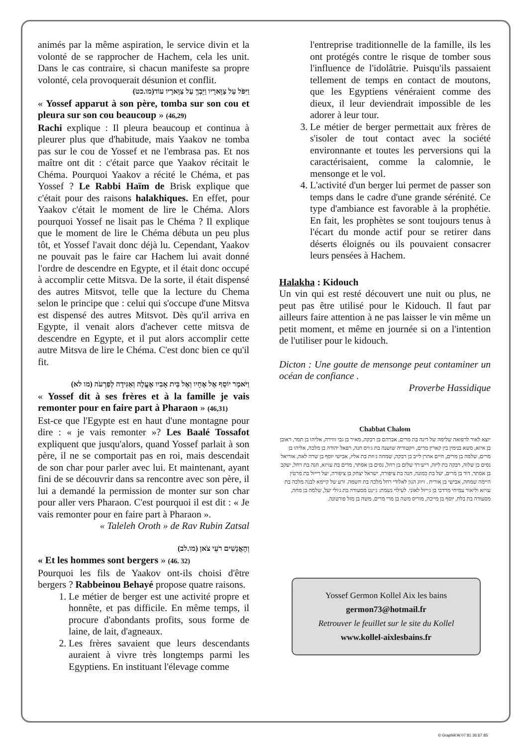animés par la même aspiration, le service divin et la volonté de se rapprocher de Hachem, cela les unit. Dans le cas contraire, si chacun manifeste sa propre volonté, cela provoquerait désunion et conflit.
וַיִּפֹּל עַל צַוָּארָיו וַיֵּבְךְּ עַל צַוָּארָיו עוֹד(מו.כט)
« Yossef apparut à son père, tomba sur son cou et pleura sur son cou beaucoup » (46,29)
Rachi explique : Il pleura beaucoup et continua à pleurer plus que d'habitude, mais Yaakov ne tomba pas sur le cou de Yossef et ne l'embrasa pas. Et nos maître ont dit : c'était parce que Yaakov récitait le Chéma. Pourquoi Yaakov a récité le Chéma, et pas Yossef ? Le Rabbi Haïm de Brisk explique que c'était pour des raisons halakhiques. En effet, pour Yaakov c'était le moment de lire le Chéma. Alors pourquoi Yossef ne lisait pas le Chéma ? Il explique que le moment de lire le Chéma débuta un peu plus tôt, et Yossef l'avait donc déjà lu. Cependant, Yaakov ne pouvait pas le faire car Hachem lui avait donné l'ordre de descendre en Egypte, et il était donc occupé à accomplir cette Mitsva. De la sorte, il était dispensé des autres Mitsvot, telle que la lecture du Chema selon le principe que : celui qui s'occupe d'une Mitsva est dispensé des autres Mitsvot. Dès qu'il arriva en Egypte, il venait alors d'achever cette mitsva de descendre en Egypte, et il put alors accomplir cette autre Mitsva de lire le Chéma. C'est donc bien ce qu'il fit.
וַיֹּאמֶר יוֹסֵף אֶל אֶחָיו וְאֶל בֵּית אָבִיו אֶעֱלֶה וְאַגִּידָה לְפַרְעֹה (מו לא)
« Yossef dit à ses frères et à la famille je vais remonter pour en faire part à Pharaon » (46,31)
Est-ce que l'Egypte est en haut d'une montagne pour dire : « je vais remonter »? Les Baalé Tossafot expliquent que jusqu'alors, quand Yossef parlait à son père, il ne se comportait pas en roi, mais descendait de son char pour parler avec lui. Et maintenant, ayant fini de se découvrir dans sa rencontre avec son père, il lui a demandé la permission de monter sur son char pour aller vers Pharaon. C'est pourquoi il est dit : « Je vais remonter pour en faire part à Pharaon ».
« Taleleh Oroth » de Rav Rubin Zatsal
וְהָאֲנָשִׁים רֹעֵי צֹאן (מו.לב)
« Et les hommes sont bergers » (46. 32)
Pourquoi les fils de Yaakov ont-ils choisi d'être bergers ? Rabbeinou Behayé propose quatre raisons.
1. Le métier de berger est une activité propre et honnête, et pas difficile. En même temps, il procure d'abondants profits, sous forme de laine, de lait, d'agneaux.
2. Les frères savaient que leurs descendants auraient à vivre très longtemps parmi les Egyptiens. En instituant l'élevage comme
l'entreprise traditionnelle de la famille, ils les ont protégés contre le risque de tomber sous l'influence de l'idolâtrie. Puisqu'ils passaient tellement de temps en contact de moutons, que les Egyptiens vénéraient comme des dieux, il leur deviendrait impossible de les adorer à leur tour.
3. Le métier de berger permettait aux frères de s'isoler de tout contact avec la société environnante et toutes les perversions qui la caractérisaient, comme la calomnie, le mensonge et le vol.
4. L'activité d'un berger lui permet de passer son temps dans le cadre d'une grande sérénité. Ce type d'ambiance est favorable à la prophétie. En fait, les prophètes se sont toujours tenus à l'écart du monde actif pour se retirer dans déserts éloignés ou ils pouvaient consacrer leurs pensées à Hachem.
Halakha : Kidouch
Un vin qui est resté découvert une nuit ou plus, ne peut pas être utilisé pour le Kidouch. Il faut par ailleurs faire attention à ne pas laisser le vin même un petit moment, et même en journée si on a l'intention de l'utiliser pour le kidouch.
Dicton : Une goutte de mensonge peut contaminer un océan de confiance .
Proverbe Hassidique
Chabbat Chalom
יוצא לאור לרפואה שלימה של דינה בת מרים, אברהם בן רבקה, מאיר בן גבי זווירה, אליהו בן תמר, ראובן בן איזא, סשא בנימין בין קארין מרים, ויקטוריה שושנה בת ג׳ויס חנה, רפאל יהודה בן מלכה, אליהו בן מרים, שלמה בן מרים, חיים אהרן לייב בן רבקה, שמחה ג׳וזת בת אליז, אבישי יוסף בן שרה לאה, אוריאל נסים בן שלוה, רבקה בת ליזה, ריש׳רד שלום בן רחל, נסים בן אסתר, מרים בת עזיזא, חנה בת רחל, יעקב בן אסתר, דוד בן מרים, יעל בת כמונה, חנה בת ציפורה, ישראל יצחק בן ציפורה, יעל רייזל בת מרטין היימה שמחה, אבישי בן אורית . זיווג הגון לאלודי רחל מלכה בת חשמה. זרע של קיימא לבנה מלכה בת עזיזא וליאור עמיחי מרדכי בן ג׳ייזל לאוני. לעילוי נשמת: ג׳ינט מסעודה בת ג׳ולי יעל, שלמה בן מחה, מסעודה בת בלח, יוסף בן מייכה, מוריס משה בן מרי מרים. משה בן מזל פורטונה.
Yossef Germon Kollel Aix les bains
germon73@hotmail.fr
Retrouver le feuillet sur le site du Kollel
www.kollel-aixlesbains.fr
© Graphik'Al 07 81 36 67 85